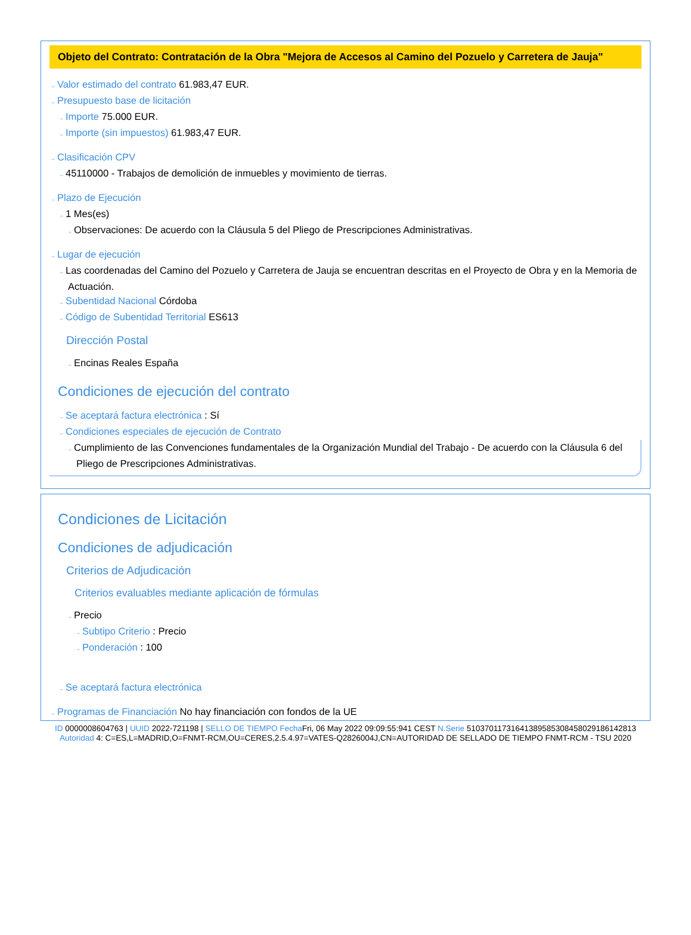Objeto del Contrato: Contratación de la Obra "Mejora de Accesos al Camino del Pozuelo y Carretera de Jauja"
→ Valor estimado del contrato 61.983,47 EUR.
→ Presupuesto base de licitación
→ Importe 75.000 EUR.
→ Importe (sin impuestos) 61.983,47 EUR.
→ Clasificación CPV
→ 45110000 - Trabajos de demolición de inmuebles y movimiento de tierras.
→ Plazo de Ejecución
→ 1 Mes(es)
→ Observaciones: De acuerdo con la Cláusula 5 del Pliego de Prescripciones Administrativas.
→ Lugar de ejecución
→ Las coordenadas del Camino del Pozuelo y Carretera de Jauja se encuentran descritas en el Proyecto de Obra y en la Memoria de Actuación.
→ Subentidad Nacional Córdoba
→ Código de Subentidad Territorial ES613
Dirección Postal
→ Encinas Reales España
Condiciones de ejecución del contrato
→ Se aceptará factura electrónica : Sí
→ Condiciones especiales de ejecución de Contrato
→ Cumplimiento de las Convenciones fundamentales de la Organización Mundial del Trabajo - De acuerdo con la Cláusula 6 del Pliego de Prescripciones Administrativas.
Condiciones de Licitación
Condiciones de adjudicación
Criterios de Adjudicación
Criterios evaluables mediante aplicación de fórmulas
→ Precio
→ Subtipo Criterio : Precio
→ Ponderación : 100
→ Se aceptará factura electrónica
→ Programas de Financiación No hay financiación con fondos de la UE
ID 0000008604763 | UUID 2022-721198 | SELLO DE TIEMPO Fecha Fri, 06 May 2022 09:09:55:941 CEST N.Serie 510370117316413895853084580291861428​13 Autoridad 4: C=ES,L=MADRID,O=FNMT-RCM,OU=CERES,2.5.4.97=VATES-Q2826004J,CN=AUTORIDAD DE SELLADO DE TIEMPO FNMT-RCM - TSU 2020